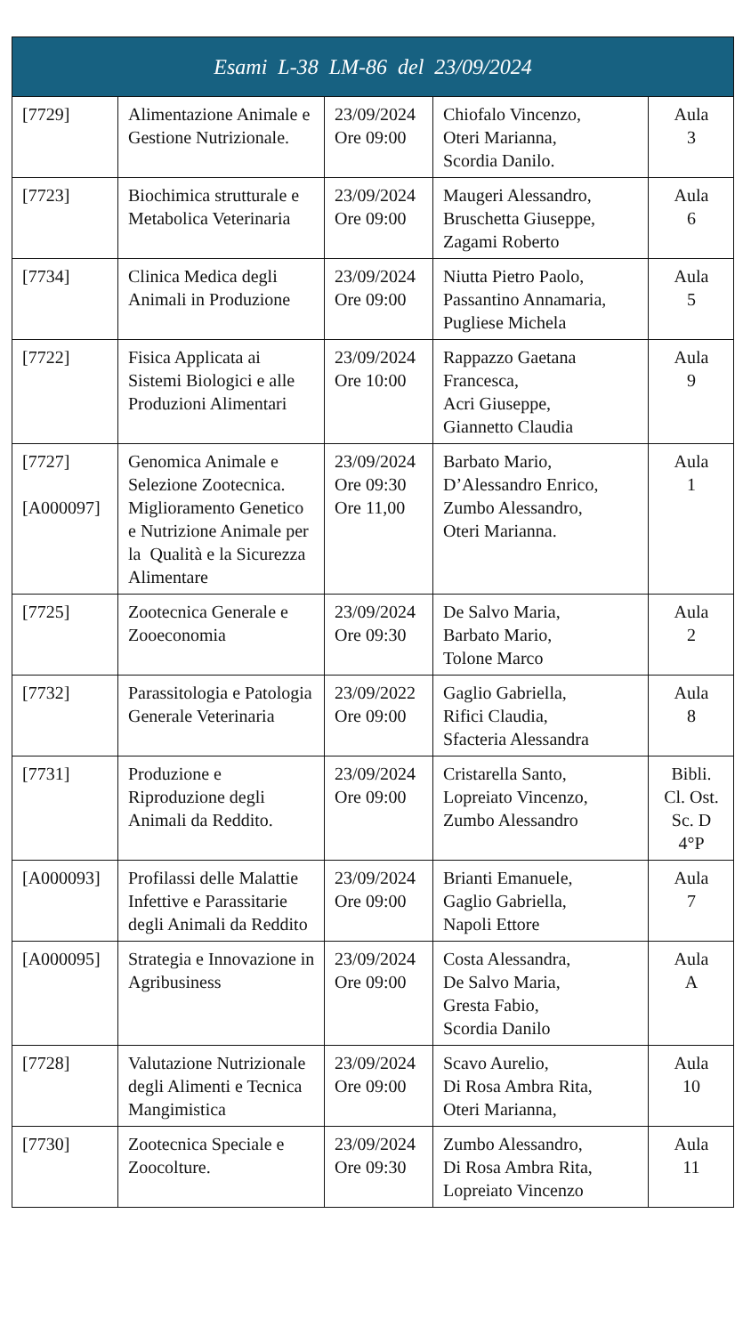| Esami L-38 LM-86 del 23/09/2024 | | | | |
| --- | --- | --- | --- | --- |
| [7729] | Alimentazione Animale e Gestione Nutrizionale. | 23/09/2024 Ore 09:00 | Chiofalo Vincenzo, Oteri Marianna, Scordia Danilo. | Aula 3 |
| [7723] | Biochimica strutturale e Metabolica Veterinaria | 23/09/2024 Ore 09:00 | Maugeri Alessandro, Bruschetta Giuseppe, Zagami Roberto | Aula 6 |
| [7734] | Clinica Medica degli Animali in Produzione | 23/09/2024 Ore 09:00 | Niutta Pietro Paolo, Passantino Annamaria, Pugliese Michela | Aula 5 |
| [7722] | Fisica Applicata ai Sistemi Biologici e alle Produzioni Alimentari | 23/09/2024 Ore 10:00 | Rappazzo Gaetana Francesca, Acri Giuseppe, Giannetto Claudia | Aula 9 |
| [7727] [A000097] | Genomica Animale e Selezione Zootecnica. Miglioramento Genetico e Nutrizione Animale per la Qualità e la Sicurezza Alimentare | 23/09/2024 Ore 09:30 Ore 11,00 | Barbato Mario, D’Alessandro Enrico, Zumbo Alessandro, Oteri Marianna. | Aula 1 |
| [7725] | Zootecnica Generale e Zooeconomia | 23/09/2024 Ore 09:30 | De Salvo Maria, Barbato Mario, Tolone Marco | Aula 2 |
| [7732] | Parassitologia e Patologia Generale Veterinaria | 23/09/2022 Ore 09:00 | Gaglio Gabriella, Rifici Claudia, Sfacteria Alessandra | Aula 8 |
| [7731] | Produzione e Riproduzione degli Animali da Reddito. | 23/09/2024 Ore 09:00 | Cristarella Santo, Lopreiato Vincenzo, Zumbo Alessandro | Bibli. Cl. Ost. Sc. D 4°P |
| [A000093] | Profilassi delle Malattie Infettive e Parassitarie degli Animali da Reddito | 23/09/2024 Ore 09:00 | Brianti Emanuele, Gaglio Gabriella, Napoli Ettore | Aula 7 |
| [A000095] | Strategia e Innovazione in Agribusiness | 23/09/2024 Ore 09:00 | Costa Alessandra, De Salvo Maria, Gresta Fabio, Scordia Danilo | Aula A |
| [7728] | Valutazione Nutrizionale degli Alimenti e Tecnica Mangimistica | 23/09/2024 Ore 09:00 | Scavo Aurelio, Di Rosa Ambra Rita, Oteri Marianna, | Aula 10 |
| [7730] | Zootecnica Speciale e Zoocolture. | 23/09/2024 Ore 09:30 | Zumbo Alessandro, Di Rosa Ambra Rita, Lopreiato Vincenzo | Aula 11 |